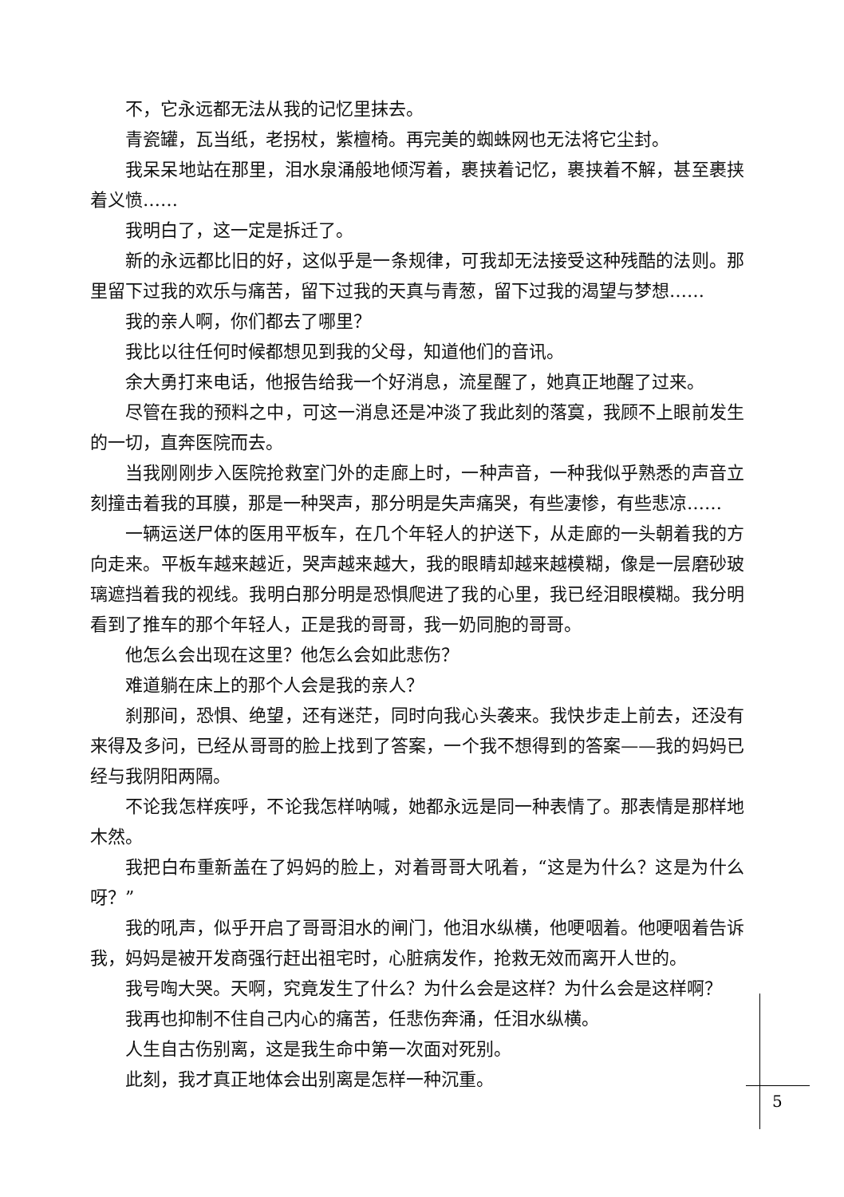不，它永远都无法从我的记忆里抹去。
青瓷罐，瓦当纸，老拐杖，紫檀椅。再完美的蜘蛛网也无法将它尘封。
我呆呆地站在那里，泪水泉涌般地倾泻着，裹挟着记忆，裹挟着不解，甚至裹挟着义愤……
我明白了，这一定是拆迁了。
新的永远都比旧的好，这似乎是一条规律，可我却无法接受这种残酷的法则。那里留下过我的欢乐与痛苦，留下过我的天真与青葱，留下过我的渴望与梦想……
我的亲人啊，你们都去了哪里？
我比以往任何时候都想见到我的父母，知道他们的音讯。
余大勇打来电话，他报告给我一个好消息，流星醒了，她真正地醒了过来。
尽管在我的预料之中，可这一消息还是冲淡了我此刻的落寞，我顾不上眼前发生的一切，直奔医院而去。
当我刚刚步入医院抢救室门外的走廊上时，一种声音，一种我似乎熟悉的声音立刻撞击着我的耳膜，那是一种哭声，那分明是失声痛哭，有些凄惨，有些悲凉……
一辆运送尸体的医用平板车，在几个年轻人的护送下，从走廊的一头朝着我的方向走来。平板车越来越近，哭声越来越大，我的眼睛却越来越模糊，像是一层磨砂玻璃遮挡着我的视线。我明白那分明是恐惧爬进了我的心里，我已经泪眼模糊。我分明看到了推车的那个年轻人，正是我的哥哥，我一奶同胞的哥哥。
他怎么会出现在这里？他怎么会如此悲伤？
难道躺在床上的那个人会是我的亲人？
刹那间，恐惧、绝望，还有迷茫，同时向我心头袭来。我快步走上前去，还没有来得及多问，已经从哥哥的脸上找到了答案，一个我不想得到的答案——我的妈妈已经与我阴阳两隔。
不论我怎样疾呼，不论我怎样呐喊，她都永远是同一种表情了。那表情是那样地木然。
我把白布重新盖在了妈妈的脸上，对着哥哥大吼着，“这是为什么？这是为什么呀？”
我的吼声，似乎开启了哥哥泪水的闸门，他泪水纵横，他哽咽着。他哽咽着告诉我，妈妈是被开发商强行赶出祖宅时，心脏病发作，抢救无效而离开人世的。
我号啕大哭。天啊，究竟发生了什么？为什么会是这样？为什么会是这样啊？
我再也抑制不住自己内心的痛苦，任悲伤奔涌，任泪水纵横。
人生自古伤别离，这是我生命中第一次面对死别。
此刻，我才真正地体会出别离是怎样一种沉重。
5